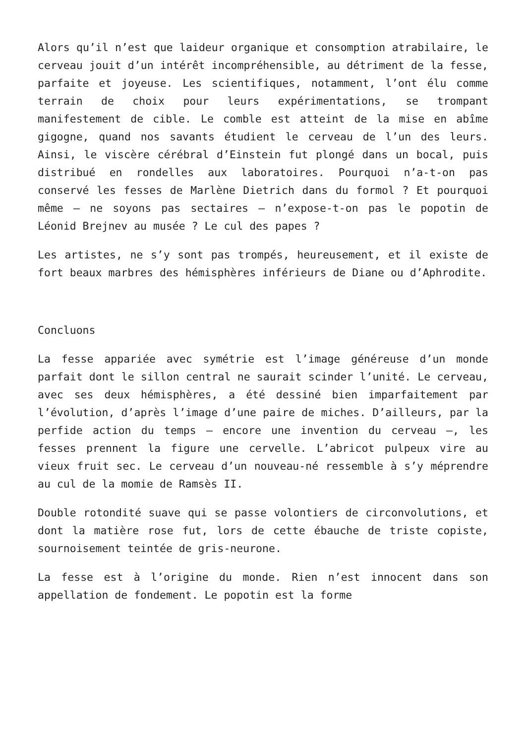Alors qu’il n’est que laideur organique et consomption atrabilaire, le cerveau jouit d’un intérêt incompréhensible, au détriment de la fesse, parfaite et joyeuse. Les scientifiques, notamment, l’ont élu comme terrain de choix pour leurs expérimentations, se trompant manifestement de cible. Le comble est atteint de la mise en abîme gigogne, quand nos savants étudient le cerveau de l’un des leurs. Ainsi, le viscère cérébral d’Einstein fut plongé dans un bocal, puis distribué en rondelles aux laboratoires. Pourquoi n’a-t-on pas conservé les fesses de Marlène Dietrich dans du formol ? Et pourquoi même – ne soyons pas sectaires – n’expose-t-on pas le popotin de Léonid Brejnev au musée ? Le cul des papes ?
Les artistes, ne s’y sont pas trompés, heureusement, et il existe de fort beaux marbres des hémisphères inférieurs de Diane ou d’Aphrodite.
Concluons
La fesse appariée avec symétrie est l’image généreuse d’un monde parfait dont le sillon central ne saurait scinder l’unité. Le cerveau, avec ses deux hémisphères, a été dessiné bien imparfaitement par l’évolution, d’après l’image d’une paire de miches. D’ailleurs, par la perfide action du temps – encore une invention du cerveau –, les fesses prennent la figure une cervelle. L’abricot pulpeux vire au vieux fruit sec. Le cerveau d’un nouveau-né ressemble à s’y méprendre au cul de la momie de Ramsès II.
Double rotondité suave qui se passe volontiers de circonvolutions, et dont la matière rose fut, lors de cette ébauche de triste copiste, sournoisement teintée de gris-neurone.
La fesse est à l’origine du monde. Rien n’est innocent dans son appellation de fondement. Le popotin est la forme